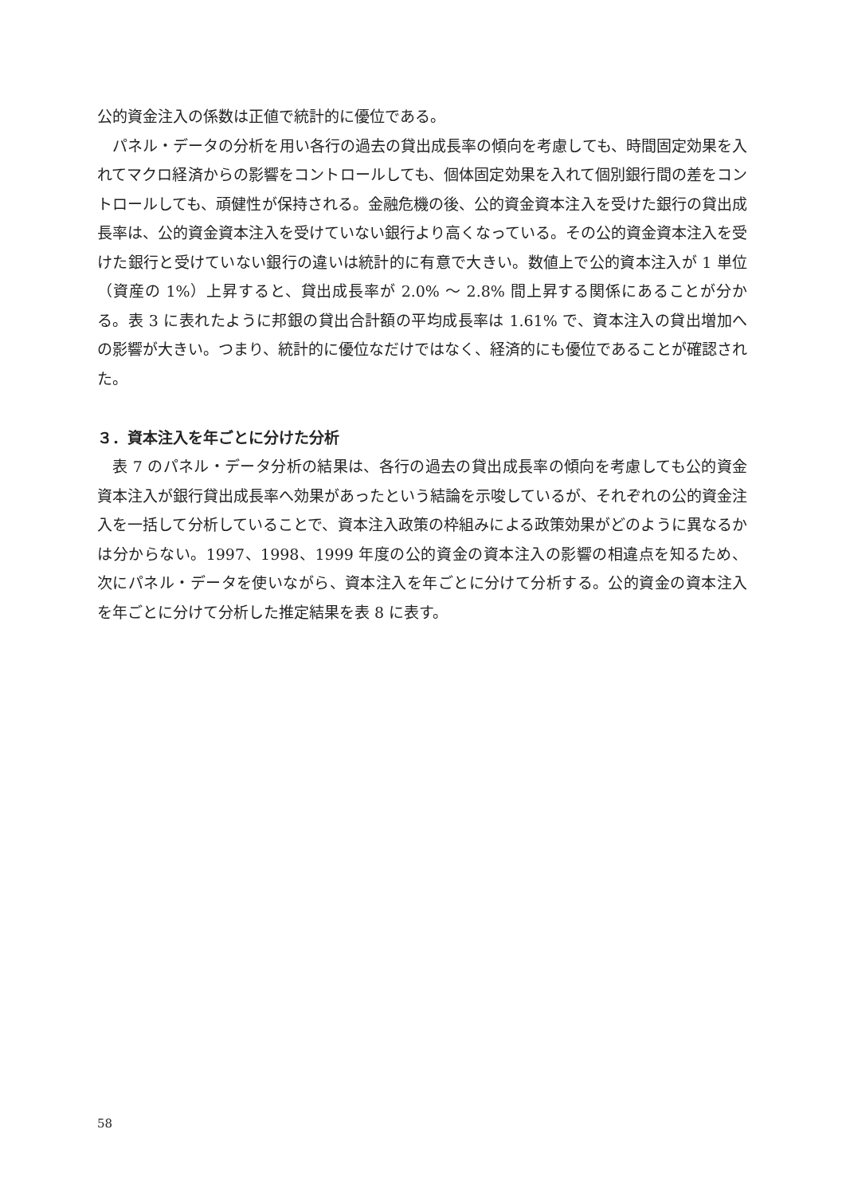公的資金注入の係数は正値で統計的に優位である。
パネル・データの分析を用い各行の過去の貸出成長率の傾向を考慮しても、時間固定効果を入れてマクロ経済からの影響をコントロールしても、個体固定効果を入れて個別銀行間の差をコントロールしても、頑健性が保持される。金融危機の後、公的資金資本注入を受けた銀行の貸出成長率は、公的資金資本注入を受けていない銀行より高くなっている。その公的資金資本注入を受けた銀行と受けていない銀行の違いは統計的に有意で大きい。数値上で公的資本注入が 1 単位（資産の 1%）上昇すると、貸出成長率が 2.0% ～ 2.8% 間上昇する関係にあることが分かる。表 3 に表れたように邦銀の貸出合計額の平均成長率は 1.61% で、資本注入の貸出増加への影響が大きい。つまり、統計的に優位なだけではなく、経済的にも優位であることが確認された。
３．資本注入を年ごとに分けた分析
表 7 のパネル・データ分析の結果は、各行の過去の貸出成長率の傾向を考慮しても公的資金資本注入が銀行貸出成長率へ効果があったという結論を示唆しているが、それぞれの公的資金注入を一括して分析していることで、資本注入政策の枠組みによる政策効果がどのように異なるかは分からない。1997、1998、1999 年度の公的資金の資本注入の影響の相違点を知るため、次にパネル・データを使いながら、資本注入を年ごとに分けて分析する。公的資金の資本注入を年ごとに分けて分析した推定結果を表 8 に表す。
58